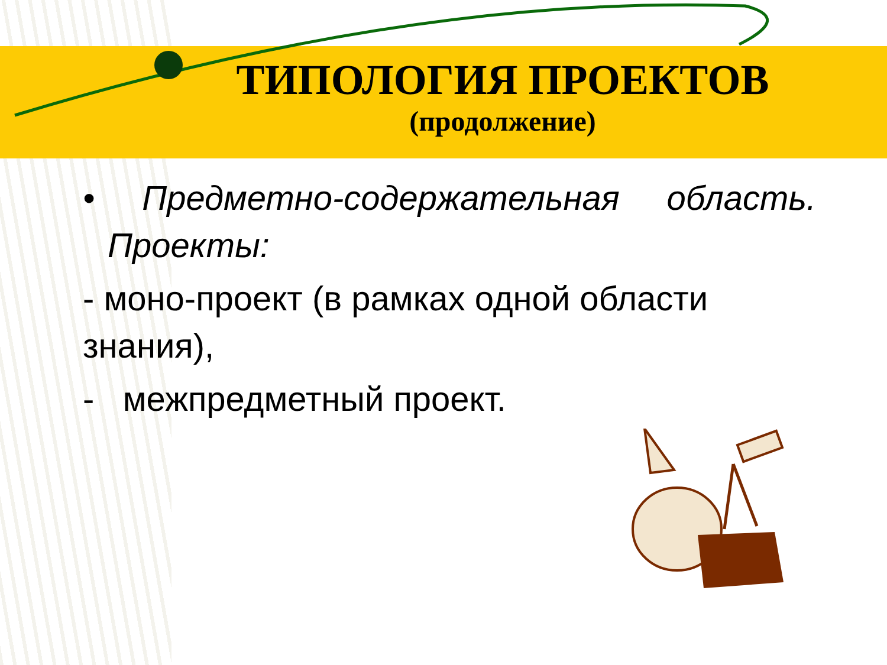ТИПОЛОГИЯ ПРОЕКТОВ
(продолжение)
• Предметно-содержательная область.
Проекты:
- моно-проект (в рамках одной области знания),
- межпредметный проект.